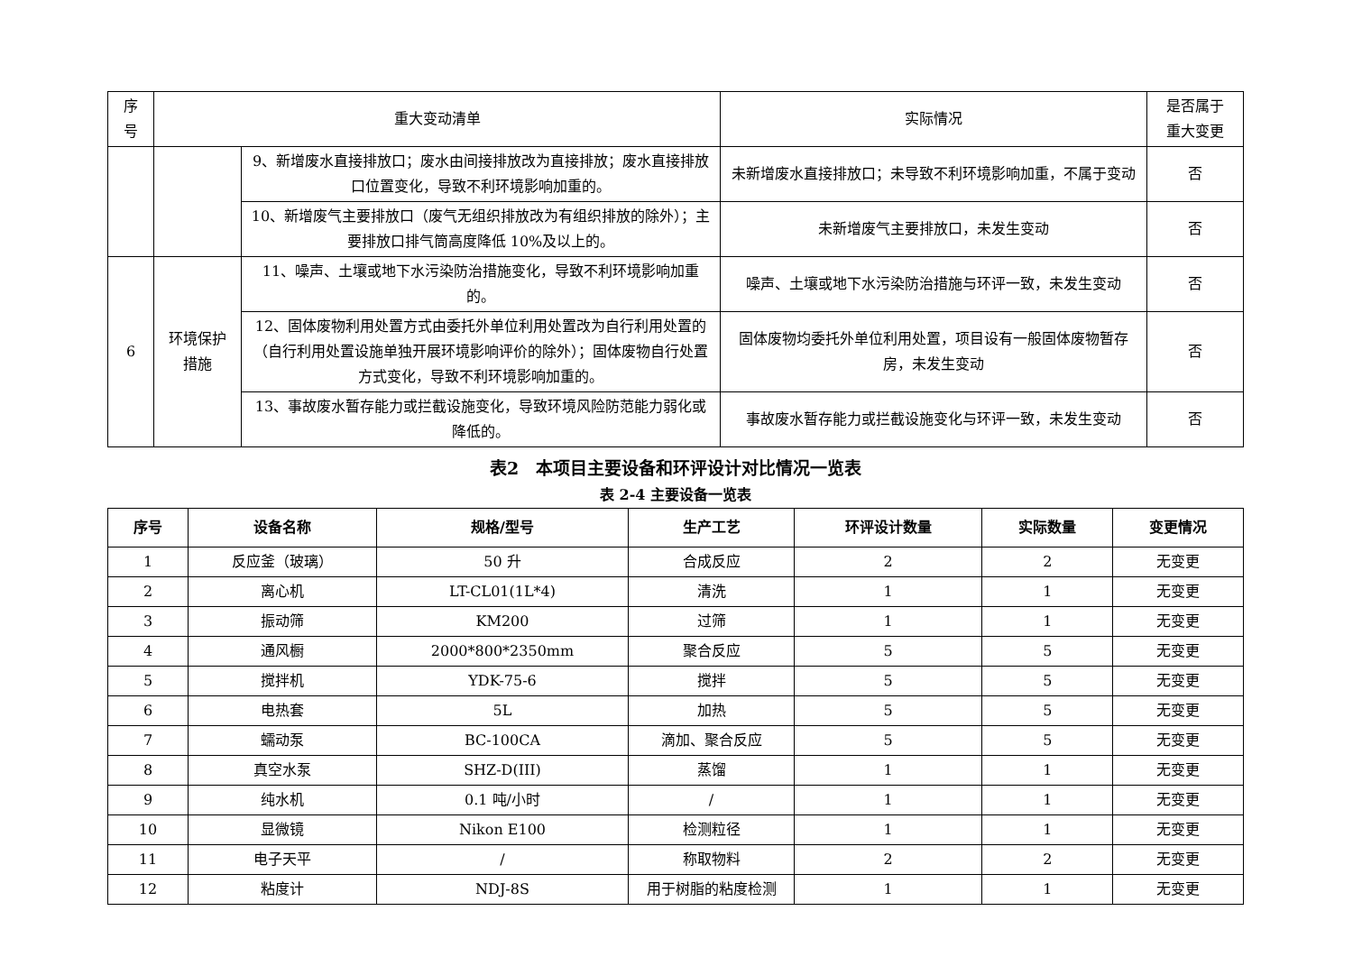| 序 号 | 重大变动清单 | | 实际情况 | 是否属于 重大变更 |
| | | 9、新增废水直接排放口；废水由间接排放改为直接排放；废水直接排放口位置变化，导致不利环境影响加重的。 | 未新增废水直接排放口；未导致不利环境影响加重，不属于变动 | 否 |
| | | 10、新增废气主要排放口（废气无组织排放改为有组织排放的除外）；主要排放口排气筒高度降低 10%及以上的。 | 未新增废气主要排放口，未发生变动 | 否 |
| 6 | 环境保护 措施 | 11、噪声、土壤或地下水污染防治措施变化，导致不利环境影响加重的。 | 噪声、土壤或地下水污染防治措施与环评一致，未发生变动 | 否 |
| | | 12、固体废物利用处置方式由委托外单位利用处置改为自行利用处置的（自行利用处置设施单独开展环境影响评价的除外）；固体废物自行处置方式变化，导致不利环境影响加重的。 | 固体废物均委托外单位利用处置，项目设有一般固体废物暂存房，未发生变动 | 否 |
| | | 13、事故废水暂存能力或拦截设施变化，导致环境风险防范能力弱化或降低的。 | 事故废水暂存能力或拦截设施变化与环评一致，未发生变动 | 否 |
表2　本项目主要设备和环评设计对比情况一览表
表 2-4 主要设备一览表
| 序号 | 设备名称 | 规格/型号 | 生产工艺 | 环评设计数量 | 实际数量 | 变更情况 |
| --- | --- | --- | --- | --- | --- | --- |
| 1 | 反应釜（玻璃） | 50 升 | 合成反应 | 2 | 2 | 无变更 |
| 2 | 离心机 | LT-CL01(1L*4) | 清洗 | 1 | 1 | 无变更 |
| 3 | 振动筛 | KM200 | 过筛 | 1 | 1 | 无变更 |
| 4 | 通风橱 | 2000*800*2350mm | 聚合反应 | 5 | 5 | 无变更 |
| 5 | 搅拌机 | YDK-75-6 | 搅拌 | 5 | 5 | 无变更 |
| 6 | 电热套 | 5L | 加热 | 5 | 5 | 无变更 |
| 7 | 蠕动泵 | BC-100CA | 滴加、聚合反应 | 5 | 5 | 无变更 |
| 8 | 真空水泵 | SHZ-D(III) | 蒸馏 | 1 | 1 | 无变更 |
| 9 | 纯水机 | 0.1 吨/小时 | / | 1 | 1 | 无变更 |
| 10 | 显微镜 | Nikon E100 | 检测粒径 | 1 | 1 | 无变更 |
| 11 | 电子天平 | / | 称取物料 | 2 | 2 | 无变更 |
| 12 | 粘度计 | NDJ-8S | 用于树脂的粘度检测 | 1 | 1 | 无变更 |